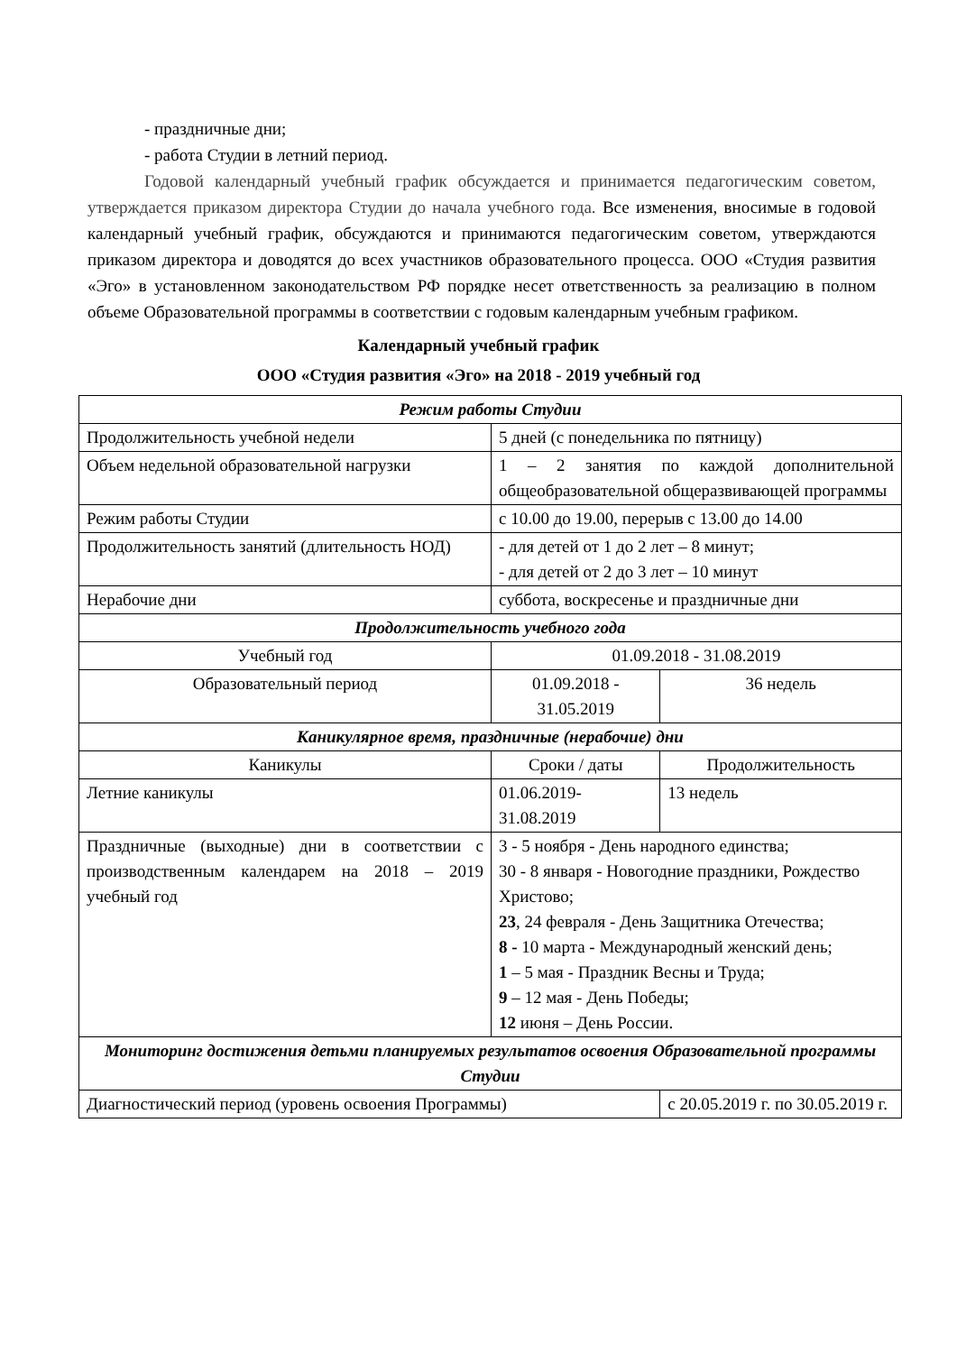- праздничные дни;
- работа Студии в летний период.
Годовой календарный учебный график обсуждается и принимается педагогическим советом, утверждается приказом директора Студии до начала учебного года. Все изменения, вносимые в годовой календарный учебный график, обсуждаются и принимаются педагогическим советом, утверждаются приказом директора и доводятся до всех участников образовательного процесса. ООО «Студия развития «Эго» в установленном законодательством РФ порядке несет ответственность за реализацию в полном объеме Образовательной программы в соответствии с годовым календарным учебным графиком.
Календарный учебный график
ООО «Студия развития «Эго» на 2018 - 2019 учебный год
| Режим работы Студии | | | |
| Продолжительность учебной недели | 5 дней (с понедельника по пятницу) | | |
| Объем недельной образовательной нагрузки | 1 – 2 занятия по каждой дополнительной общеобразовательной общеразвивающей программы | | |
| Режим работы Студии | с 10.00 до 19.00, перерыв с 13.00 до 14.00 | | |
| Продолжительность занятий (длительность НОД) | - для детей от 1 до 2 лет – 8 минут; - для детей от 2 до 3 лет – 10 минут | | |
| Нерабочие дни | суббота, воскресенье и праздничные дни | | |
| Продолжительность учебного года | | | |
| Учебный год | 01.09.2018 - 31.08.2019 | | |
| Образовательный период | 01.09.2018 - 31.05.2019 | | 36 недель |
| Каникулярное время, праздничные (нерабочие) дни | | | |
| Каникулы | Сроки / даты | Продолжительность | |
| Летние каникулы | 01.06.2019- 31.08.2019 | 13 недель | |
| Праздничные (выходные) дни в соответствии с производственным календарем на 2018 – 2019 учебный год | 3 - 5 ноября - День народного единства; 30 - 8 января - Новогодние праздники, Рождество Христово; 23 , 24 февраля - День Защитника Отечества; 8 - 10 марта - Международный женский день; 1 – 5 мая - Праздник Весны и Труда; 9 – 12 мая - День Победы; 12 июня – День России. | | |
| Мониторинг достижения детьми планируемых результатов освоения Образовательной программы Студии | | | |
| Диагностический период (уровень освоения Программы) | | с 20.05.2019 г. по 30.05.2019 г. | |